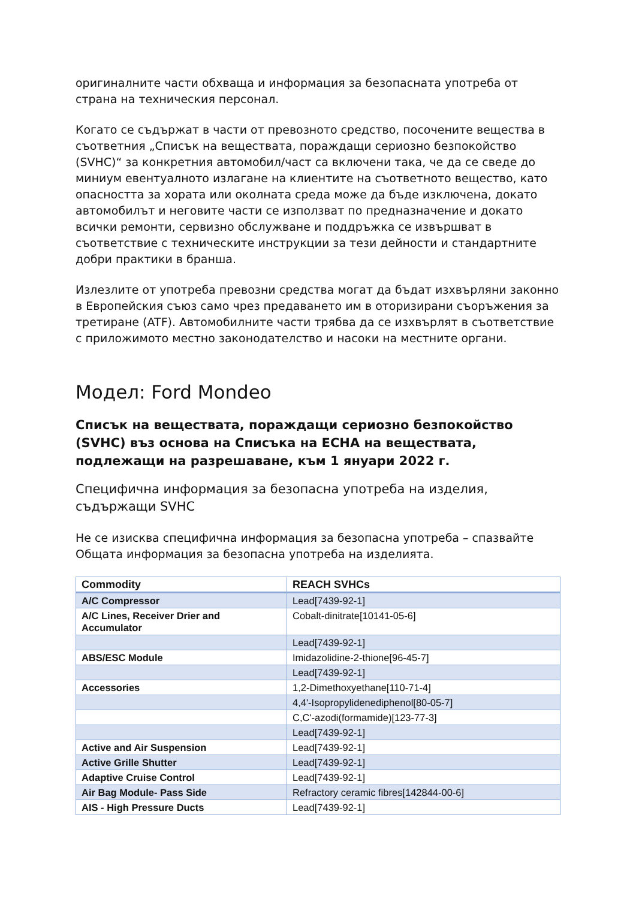оригиналните части обхваща и информация за безопасната употреба от страна на техническия персонал.
Когато се съдържат в части от превозното средство, посочените вещества в съответния „Списък на веществата, пораждащи сериозно безпокойство (SVHC)“ за конкретния автомобил/част са включени така, че да се сведе до миниум евентуалното излагане на клиентите на съответното вещество, като опасността за хората или околната среда може да бъде изключена, докато автомобилът и неговите части се използват по предназначение и докато всички ремонти, сервизно обслужване и поддръжка се извършват в съответствие с техническите инструкции за тези дейности и стандартните добри практики в бранша.
Излезлите от употреба превозни средства могат да бъдат изхвърляни законно в Европейския съюз само чрез предаването им в оторизирани съоръжения за третиране (ATF). Автомобилните части трябва да се изхвърлят в съответствие с приложимото местно законодателство и насоки на местните органи.
Модел: Ford Mondeo
Списък на веществата, пораждащи сериозно безпокойство (SVHC) въз основа на Списъка на ECHA на веществата, подлежащи на разрешаване, към 1 януари 2022 г.
Специфична информация за безопасна употреба на изделия, съдържащи SVHC
Не се изисква специфична информация за безопасна употреба – спазвайте Общата информация за безопасна употреба на изделията.
| Commodity | REACH SVHCs |
| --- | --- |
| A/C Compressor | Lead[7439-92-1] |
| A/C Lines, Receiver Drier and Accumulator | Cobalt-dinitrate[10141-05-6] |
| | Lead[7439-92-1] |
| ABS/ESC Module | Imidazolidine-2-thione[96-45-7] |
| | Lead[7439-92-1] |
| Accessories | 1,2-Dimethoxyethane[110-71-4] |
| | 4,4'-Isopropylidenediphenol[80-05-7] |
| | C,C'-azodi(formamide)[123-77-3] |
| | Lead[7439-92-1] |
| Active and Air Suspension | Lead[7439-92-1] |
| Active Grille Shutter | Lead[7439-92-1] |
| Adaptive Cruise Control | Lead[7439-92-1] |
| Air Bag Module- Pass Side | Refractory ceramic fibres[142844-00-6] |
| AIS - High Pressure Ducts | Lead[7439-92-1] |